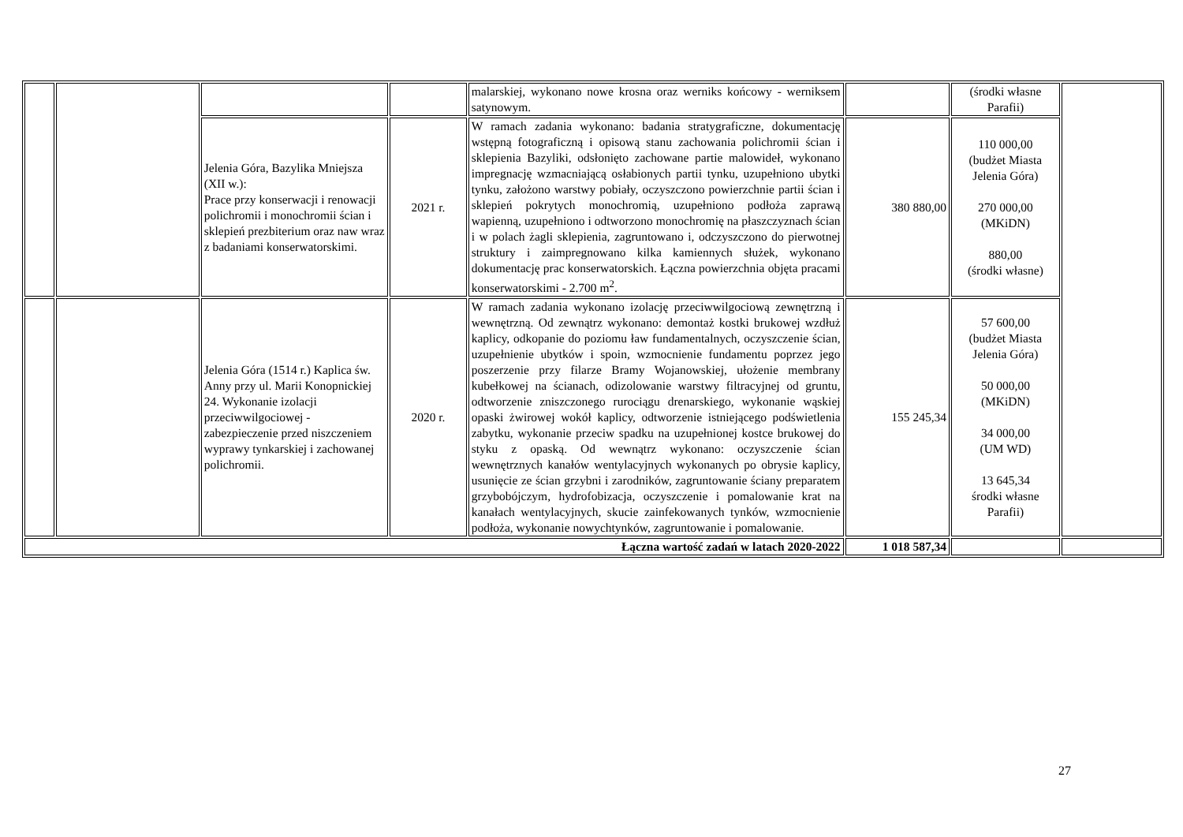| | | | | malarskiej, wykonano nowe krosna oraz werniks końcowy - werniksem satynowym. | | (środki własne Parafii) | |
| | | Jelenia Góra, Bazylika Mniejsza (XII w.): Prace przy konserwacji i renowacji polichromii i monochromii ścian i sklepień prezbiterium oraz naw wraz z badaniami konserwatorskimi. | 2021 r. | W ramach zadania wykonano: badania stratygraficzne, dokumentację wstępną fotograficzną i opisową stanu zachowania polichromii ścian i sklepienia Bazyliki, odsłonięto zachowane partie malowideł, wykonano impregnację wzmacniającą osłabionych partii tynku, uzupełniono ubytki tynku, założono warstwy pobiały, oczyszczono powierzchnie partii ścian i sklepień pokrytych monochromią, uzupełniono podłoża zaprawą wapienną, uzupełniono i odtworzono monochromię na płaszczyznach ścian i w polach żagli sklepienia, zagruntowano i, odczyszczono do pierwotnej struktury i zaimpregnowano kilka kamiennych służek, wykonano dokumentację prac konserwatorskich. Łączna powierzchnia objęta pracami konserwatorskimi - 2.700 m<sup>2</sup>. | 380 880,00 | 110 000,00 (budżet Miasta Jelenia Góra) 270 000,00 (MKiDN) 880,00 (środki własne) | |
| | | Jelenia Góra (1514 r.) Kaplica św. Anny przy ul. Marii Konopnickiej 24. Wykonanie izolacji przeciwwilgociowej - zabezpieczenie przed niszczeniem wyprawy tynkarskiej i zachowanej polichromii. | 2020 r. | W ramach zadania wykonano izolację przeciwwilgociową zewnętrzną i wewnętrzną. Od zewnątrz wykonano: demontaż kostki brukowej wzdłuż kaplicy, odkopanie do poziomu ław fundamentalnych, oczyszczenie ścian, uzupełnienie ubytków i spoin, wzmocnienie fundamentu poprzez jego poszerzenie przy filarze Bramy Wojanowskiej, ułożenie membrany kubełkowej na ścianach, odizolowanie warstwy filtracyjnej od gruntu, odtworzenie zniszczonego rurociągu drenarskiego, wykonanie wąskiej opaski żwirowej wokół kaplicy, odtworzenie istniejącego podświetlenia zabytku, wykonanie przeciw spadku na uzupełnionej kostce brukowej do styku z opaską. Od wewnątrz wykonano: oczyszczenie ścian wewnętrznych kanałów wentylacyjnych wykonanych po obrysie kaplicy, usunięcie ze ścian grzybni i zarodników, zagruntowanie ściany preparatem grzybobójczym, hydrofobizacja, oczyszczenie i pomalowanie krat na kanałach wentylacyjnych, skucie zainfekowanych tynków, wzmocnienie podłoża, wykonanie nowychtynków, zagruntowanie i pomalowanie. | 155 245,34 | 57 600,00 (budżet Miasta Jelenia Góra) 50 000,00 (MKiDN) 34 000,00 (UM WD) 13 645,34 środki własne Parafii) | |
| Łączna wartość zadań w latach 2020-2022 | | | | | 1 018 587,34 | | |
27